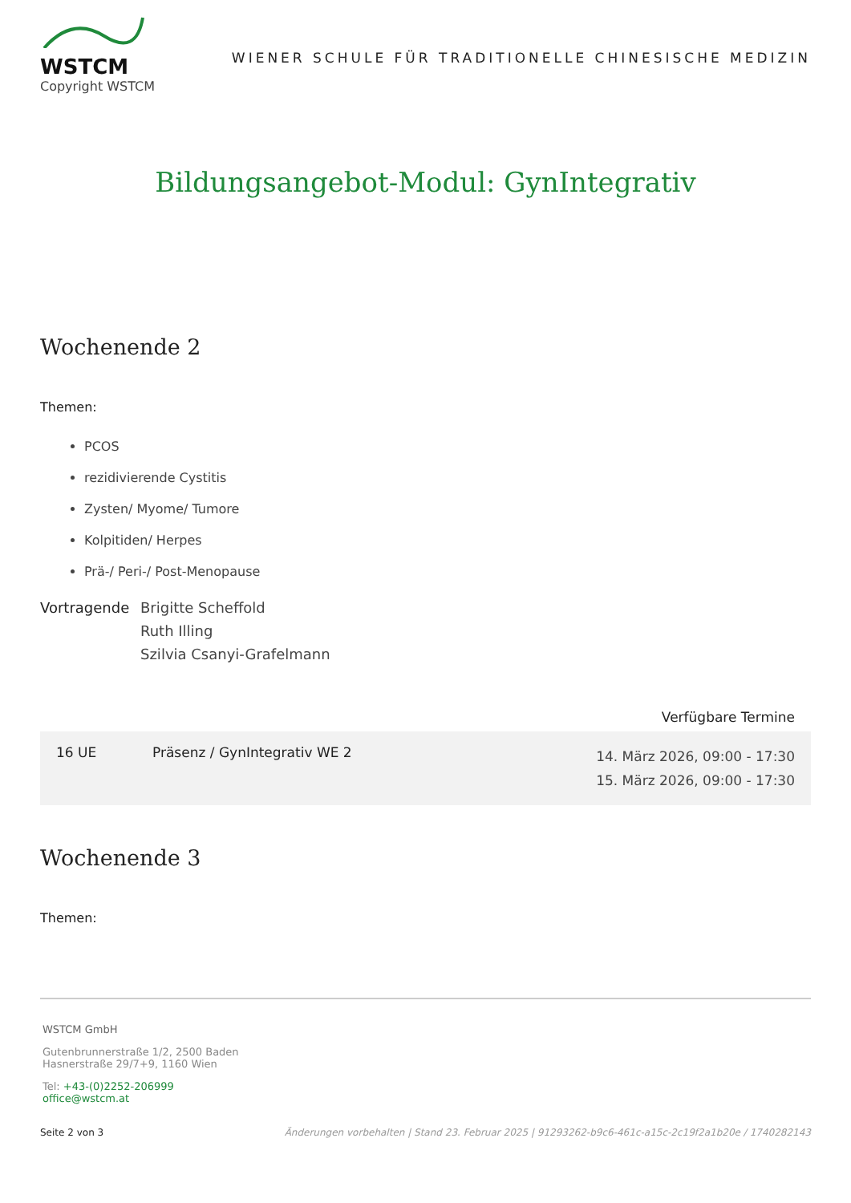WSTCM
Copyright WSTCM
WIENER SCHULE FÜR TRADITIONELLE CHINESISCHE MEDIZIN
Bildungsangebot-Modul: GynIntegrativ
Wochenende 2
Themen:
PCOS
rezidivierende Cystitis
Zysten/ Myome/ Tumore
Kolpitiden/ Herpes
Prä-/ Peri-/ Post-Menopause
Vortragende Brigitte Scheffold
Ruth Illing
Szilvia Csanyi-Grafelmann
Verfügbare Termine
| 16 UE | Präsenz / GynIntegrativ WE 2 | 14. März 2026, 09:00 - 17:30 15. März 2026, 09:00 - 17:30 |
Wochenende 3
Themen:
WSTCM GmbH
Gutenbrunnerstraße 1/2, 2500 Baden
Hasnerstraße 29/7+9, 1160 Wien
Tel: +43-(0)2252-206999
office@wstcm.at
Seite 2 von 3 Änderungen vorbehalten | Stand 23. Februar 2025 | 91293262-b9c6-461c-a15c-2c19f2a1b20e / 1740282143